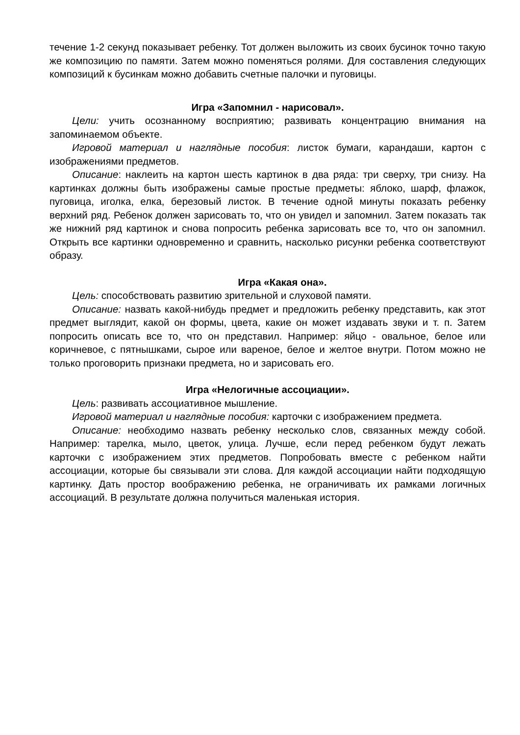течение 1-2 секунд показывает ребенку. Тот должен выложить из своих бусинок точно такую же композицию по памяти. Затем можно поменяться ролями. Для составления следующих композиций к бусинкам можно добавить счетные палочки и пуговицы.
Игра «Запомнил - нарисовал».
Цели: учить осознанному восприятию; развивать концентрацию внимания на запоминаемом объекте.
Игровой материал и наглядные пособия: листок бумаги, карандаши, картон с изображениями предметов.
Описание: наклеить на картон шесть картинок в два ряда: три сверху, три снизу. На картинках должны быть изображены самые простые предметы: яблоко, шарф, флажок, пуговица, иголка, елка, березовый листок. В течение одной минуты показать ребенку верхний ряд. Ребенок должен зарисовать то, что он увидел и запомнил. Затем показать так же нижний ряд картинок и снова попросить ребенка зарисовать все то, что он запомнил. Открыть все картинки одновременно и сравнить, насколько рисунки ребенка соответствуют образу.
Игра «Какая она».
Цель: способствовать развитию зрительной и слуховой памяти.
Описание: назвать какой-нибудь предмет и предложить ребенку представить, как этот предмет выглядит, какой он формы, цвета, какие он может издавать звуки и т. п. Затем попросить описать все то, что он представил. Например: яйцо - овальное, белое или коричневое, с пятнышками, сырое или вареное, белое и желтое внутри. Потом можно не только проговорить признаки предмета, но и зарисовать его.
Игра «Нелогичные ассоциации».
Цель: развивать ассоциативное мышление.
Игровой материал и наглядные пособия: карточки с изображением предмета.
Описание: необходимо назвать ребенку несколько слов, связанных между собой. Например: тарелка, мыло, цветок, улица. Лучше, если перед ребенком будут лежать карточки с изображением этих предметов. Попробовать вместе с ребенком найти ассоциации, которые бы связывали эти слова. Для каждой ассоциации найти подходящую картинку. Дать простор воображению ребенка, не ограничивать их рамками логичных ассоциаций. В результате должна получиться маленькая история.